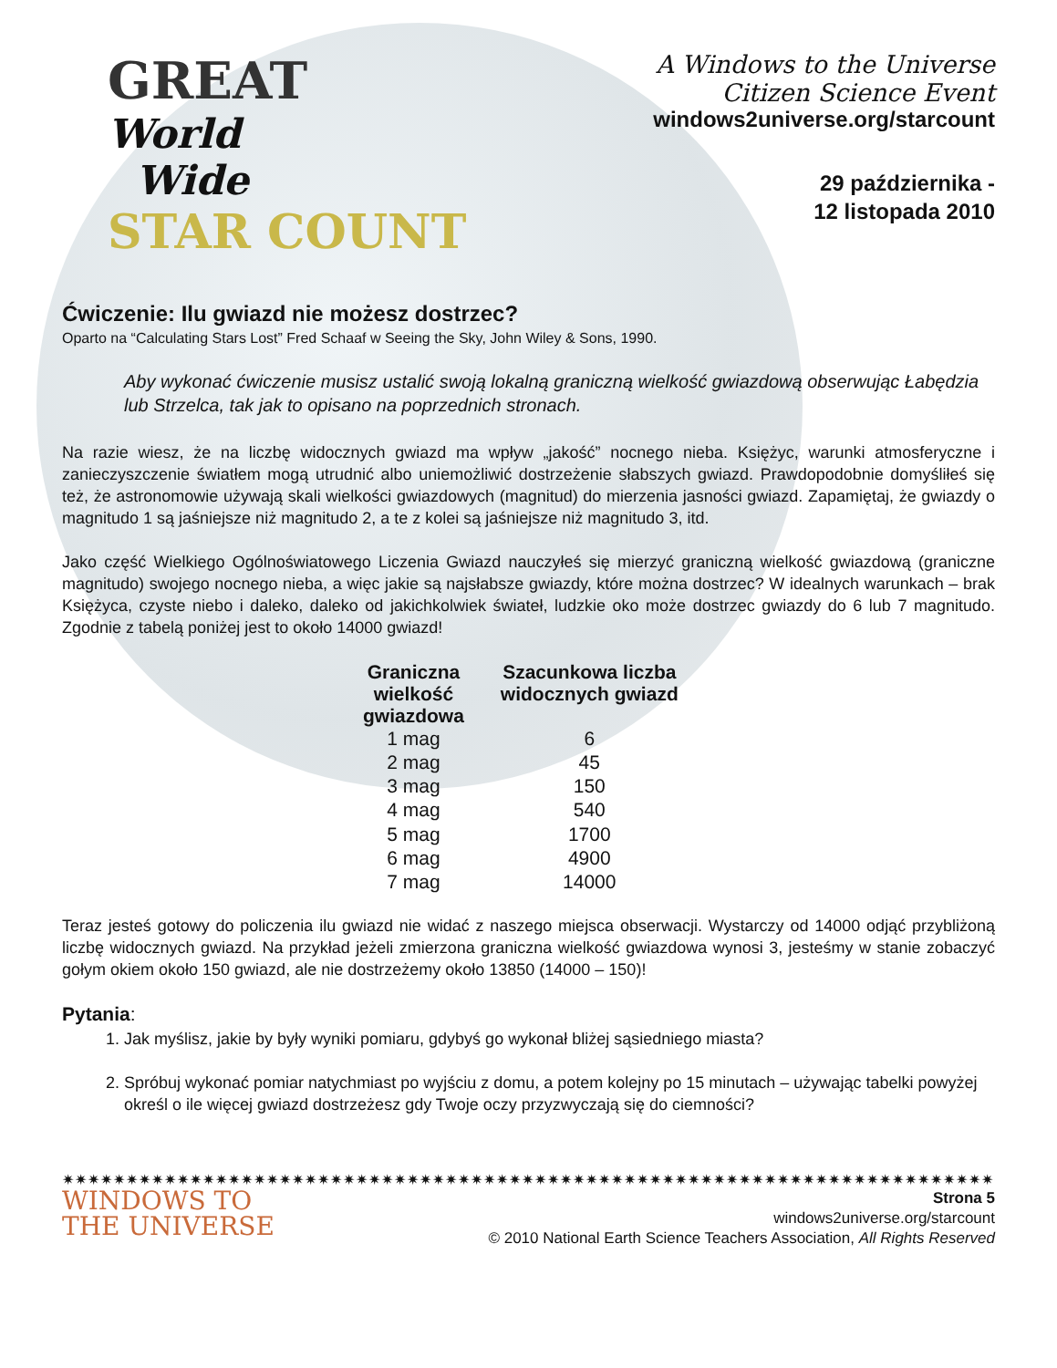GREAT
World
Wide
STAR COUNT
A Windows to the Universe
Citizen Science Event
windows2universe.org/starcount
29 października -
12 listopada 2010
Ćwiczenie: Ilu gwiazd nie możesz dostrzec?
Oparto na “Calculating Stars Lost” Fred Schaaf w Seeing the Sky, John Wiley & Sons, 1990.
Aby wykonać ćwiczenie musisz ustalić swoją lokalną graniczną wielkość gwiazdową obserwując Łabędzia lub Strzelca, tak jak to opisano na poprzednich stronach.
Na razie wiesz, że na liczbę widocznych gwiazd ma wpływ „jakość” nocnego nieba. Księżyc, warunki atmosferyczne i zanieczyszczenie światłem mogą utrudnić albo uniemożliwić dostrzeżenie słabszych gwiazd. Prawdopodobnie domyśliłeś się też, że astronomowie używają skali wielkości gwiazdowych (magnitud) do mierzenia jasności gwiazd. Zapamiętaj, że gwiazdy o magnitudo 1 są jaśniejsze niż magnitudo 2, a te z kolei są jaśniejsze niż magnitudo 3, itd.
Jako część Wielkiego Ogólnoświatowego Liczenia Gwiazd nauczyłeś się mierzyć graniczną wielkość gwiazdową (graniczne magnitudo) swojego nocnego nieba, a więc jakie są najsłabsze gwiazdy, które można dostrzec? W idealnych warunkach – brak Księżyca, czyste niebo i daleko, daleko od jakichkolwiek świateł, ludzkie oko może dostrzec gwiazdy do 6 lub 7 magnitudo. Zgodnie z tabelą poniżej jest to około 14000 gwiazd!
| Graniczna wielkość gwiazdowa | Szacunkowa liczba widocznych gwiazd |
| --- | --- |
| 1 mag | 6 |
| 2 mag | 45 |
| 3 mag | 150 |
| 4 mag | 540 |
| 5 mag | 1700 |
| 6 mag | 4900 |
| 7 mag | 14000 |
Teraz jesteś gotowy do policzenia ilu gwiazd nie widać z naszego miejsca obserwacji. Wystarczy od 14000 odjąć przybliżoną liczbę widocznych gwiazd. Na przykład jeżeli zmierzona graniczna wielkość gwiazdowa wynosi 3, jesteśmy w stanie zobaczyć gołym okiem około 150 gwiazd, ale nie dostrzeżemy około 13850 (14000 – 150)!
Pytania:
1. Jak myślisz, jakie by były wyniki pomiaru, gdybyś go wykonał bliżej sąsiedniego miasta?
2. Spróbuj wykonać pomiar natychmiast po wyjściu z domu, a potem kolejny po 15 minutach – używając tabelki powyżej określ o ile więcej gwiazd dostrzeżesz gdy Twoje oczy przyzwyczają się do ciemności?
✷✷✷✷✷✷✷✷✷✷✷✷✷✷✷✷✷✷✷✷✷✷✷✷✷✷✷✷✷✷✷✷✷✷✷✷✷✷✷✷✷✷✷✷✷✷✷✷✷✷✷✷✷✷✷✷✷✷✷✷✷✷✷✷✷✷✷✷✷✷✷✷✷✷✷✷✷✷✷✷✷✷✷✷✷✷
WINDOWS TO
THE UNIVERSE
Strona 5
windows2universe.org/starcount
© 2010 National Earth Science Teachers Association, All Rights Reserved